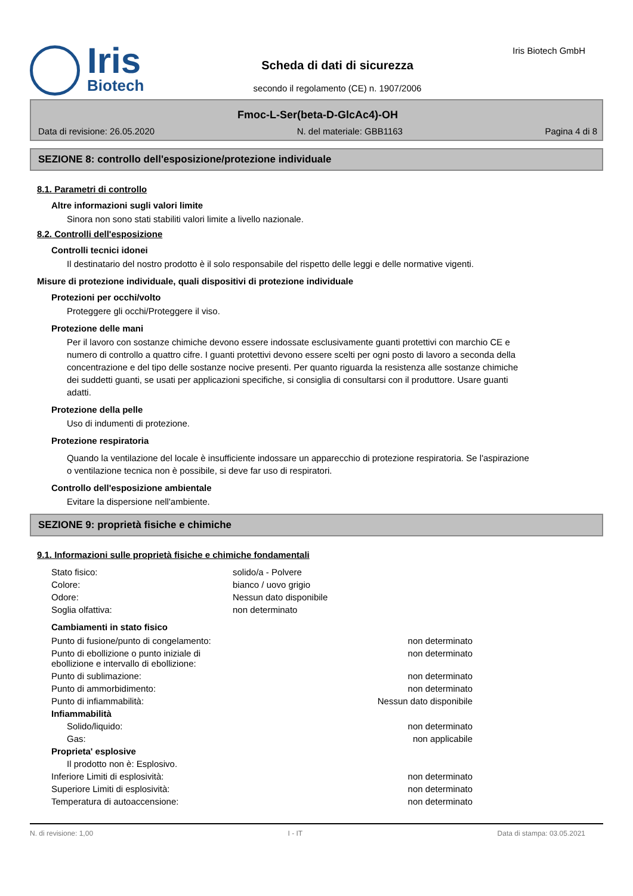Iris
Biotech
Scheda di dati di sicurezza
secondo il regolamento (CE) n. 1907/2006
Iris Biotech GmbH
Fmoc-L-Ser(beta-D-GlcAc4)-OH
Data di revisione: 26.05.2020 N. del materiale: GBB1163 Pagina 4 di 8
SEZIONE 8: controllo dell'esposizione/protezione individuale
8.1. Parametri di controllo
Altre informazioni sugli valori limite
Sinora non sono stati stabiliti valori limite a livello nazionale.
8.2. Controlli dell'esposizione
Controlli tecnici idonei
Il destinatario del nostro prodotto è il solo responsabile del rispetto delle leggi e delle normative vigenti.
Misure di protezione individuale, quali dispositivi di protezione individuale
Protezioni per occhi/volto
Proteggere gli occhi/Proteggere il viso.
Protezione delle mani
Per il lavoro con sostanze chimiche devono essere indossate esclusivamente guanti protettivi con marchio CE e numero di controllo a quattro cifre. I guanti protettivi devono essere scelti per ogni posto di lavoro a seconda della concentrazione e del tipo delle sostanze nocive presenti. Per quanto riguarda la resistenza alle sostanze chimiche dei suddetti guanti, se usati per applicazioni specifiche, si consiglia di consultarsi con il produttore. Usare guanti adatti.
Protezione della pelle
Uso di indumenti di protezione.
Protezione respiratoria
Quando la ventilazione del locale è insufficiente indossare un apparecchio di protezione respiratoria. Se l'aspirazione o ventilazione tecnica non è possibile, si deve far uso di respiratori.
Controllo dell'esposizione ambientale
Evitare la dispersione nell'ambiente.
SEZIONE 9: proprietà fisiche e chimiche
9.1. Informazioni sulle proprietà fisiche e chimiche fondamentali
| Stato fisico: | solido/a - Polvere |
| Colore: | bianco / uovo grigio |
| Odore: | Nessun dato disponibile |
| Soglia olfattiva: | non determinato |
Cambiamenti in stato fisico
| Punto di fusione/punto di congelamento: | non determinato |
| Punto di ebollizione o punto iniziale di ebollizione e intervallo di ebollizione: | non determinato |
| Punto di sublimazione: | non determinato |
| Punto di ammorbidimento: | non determinato |
| Punto di infiammabilità: | Nessun dato disponibile |
| Infiammabilità | |
| Solido/liquido: | non determinato |
| Gas: | non applicabile |
| Proprieta' esplosive | |
| Il prodotto non è: Esplosivo. | |
| Inferiore Limiti di esplosività: | non determinato |
| Superiore Limiti di esplosività: | non determinato |
| Temperatura di autoaccensione: | non determinato |
N. di revisione: 1,00 I - IT Data di stampa: 03.05.2021